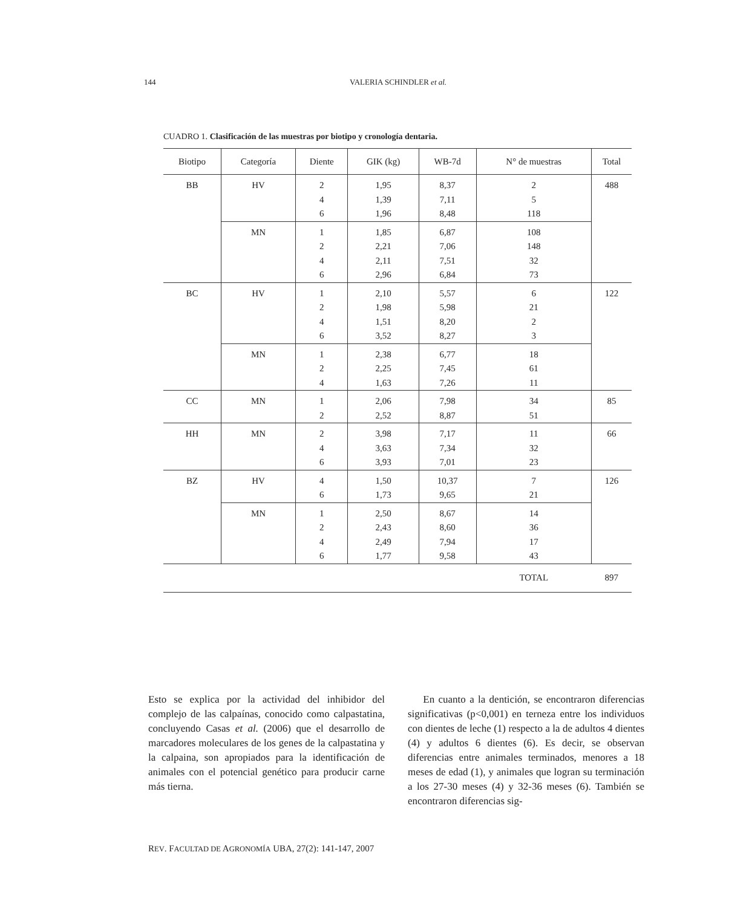144 VALERIA SCHINDLER et al.
CUADRO 1. Clasificación de las muestras por biotipo y cronología dentaria.
| Biotipo | Categoría | Diente | GIK (kg) | WB-7d | N° de muestras | Total |
| --- | --- | --- | --- | --- | --- | --- |
| BB | HV | 2 4 6 | 1,95 1,39 1,96 | 8,37 7,11 8,48 | 2 5 118 | 488 |
| | MN | 1 2 4 6 | 1,85 2,21 2,11 2,96 | 6,87 7,06 7,51 6,84 | 108 148 32 73 | |
| BC | HV | 1 2 4 6 | 2,10 1,98 1,51 3,52 | 5,57 5,98 8,20 8,27 | 6 21 2 3 | 122 |
| | MN | 1 2 4 | 2,38 2,25 1,63 | 6,77 7,45 7,26 | 18 61 11 | |
| CC | MN | 1 2 | 2,06 2,52 | 7,98 8,87 | 34 51 | 85 |
| HH | MN | 2 4 6 | 3,98 3,63 3,93 | 7,17 7,34 7,01 | 11 32 23 | 66 |
| BZ | HV | 4 6 | 1,50 1,73 | 10,37 9,65 | 7 21 | 126 |
| | MN | 1 2 4 6 | 2,50 2,43 2,49 1,77 | 8,67 8,60 7,94 9,58 | 14 36 17 43 | |
| | | | | | TOTAL | 897 |
Esto se explica por la actividad del inhibidor del complejo de las calpaínas, conocido como calpastatina, concluyendo Casas et al. (2006) que el desarrollo de marcadores moleculares de los genes de la calpastatina y la calpaina, son apropiados para la identificación de animales con el potencial genético para producir carne más tierna.
En cuanto a la dentición, se encontraron diferencias significativas (p<0,001) en terneza entre los individuos con dientes de leche (1) respecto a la de adultos 4 dientes (4) y adultos 6 dientes (6). Es decir, se observan diferencias entre animales terminados, menores a 18 meses de edad (1), y animales que logran su terminación a los 27-30 meses (4) y 32-36 meses (6). También se encontraron diferencias sig-
REV. FACULTAD DE AGRONOMÍA UBA, 27(2): 141-147, 2007